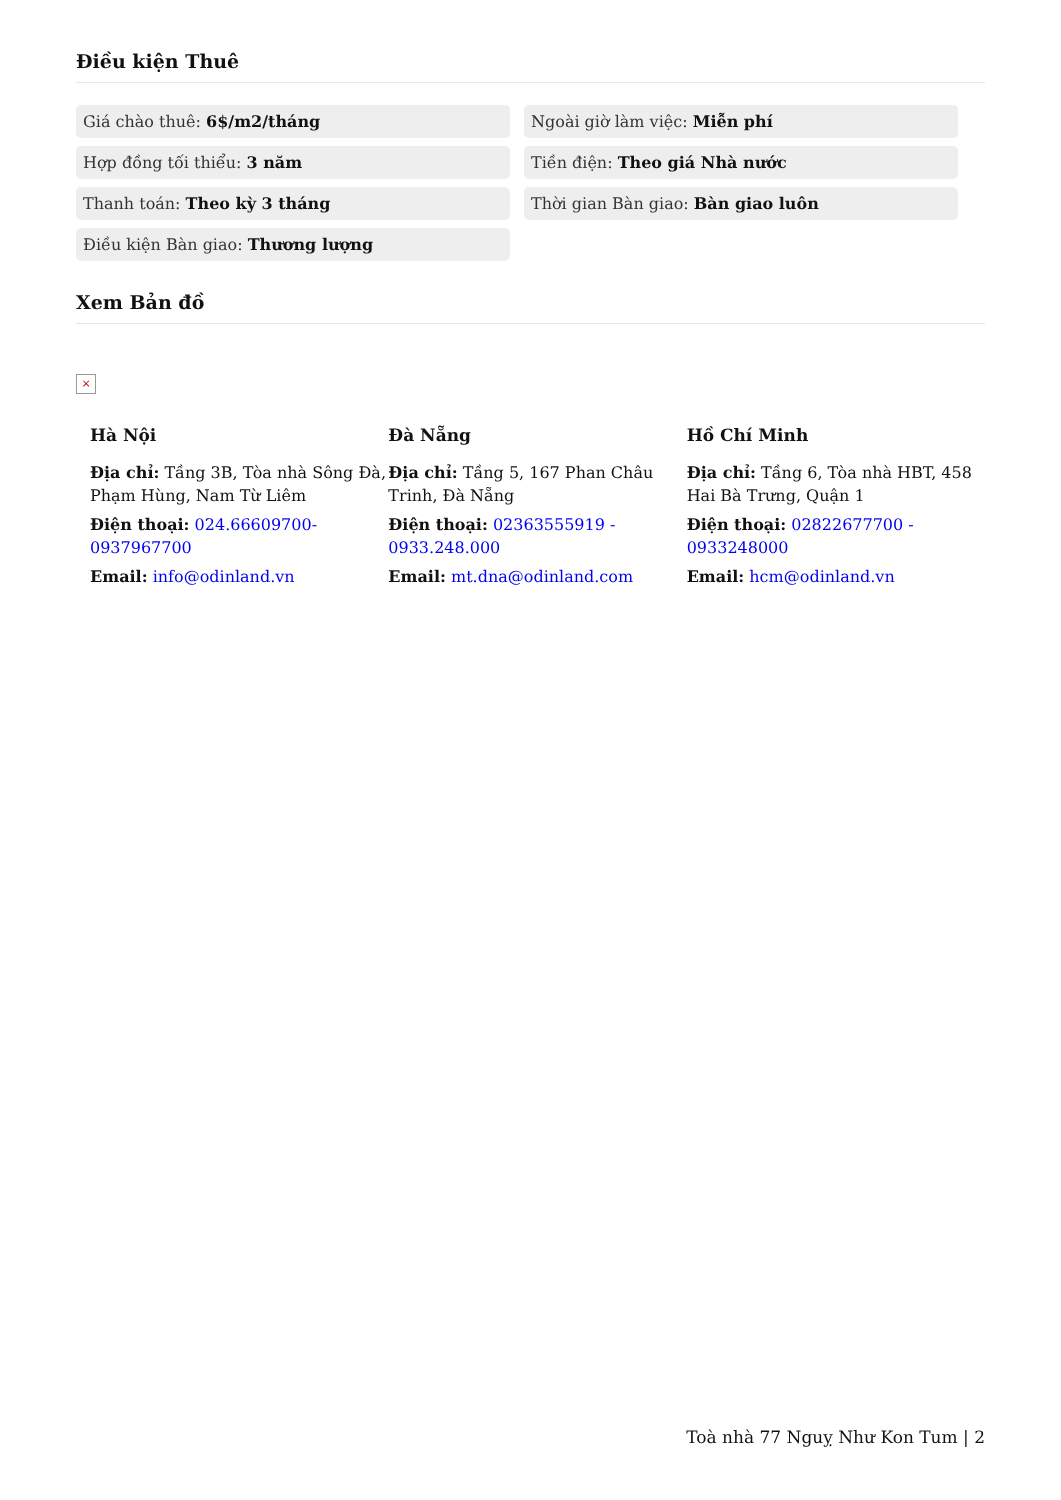Điều kiện Thuê
Giá chào thuê: 6$/m2/tháng
Ngoài giờ làm việc: Miễn phí
Hợp đồng tối thiểu: 3 năm
Tiền điện: Theo giá Nhà nước
Thanh toán: Theo kỳ 3 tháng
Thời gian Bàn giao: Bàn giao luôn
Điều kiện Bàn giao: Thương lượng
Xem Bản đồ
×
Hà Nội
Địa chỉ: Tầng 3B, Tòa nhà Sông Đà, Phạm Hùng, Nam Từ Liêm
Điện thoại: 024.66609700-0937967700
Email: info@odinland.vn
Đà Nẵng
Địa chỉ: Tầng 5, 167 Phan Châu Trinh, Đà Nẵng
Điện thoại: 02363555919 - 0933.248.000
Email: mt.dna@odinland.com
Hồ Chí Minh
Địa chỉ: Tầng 6, Tòa nhà HBT, 458 Hai Bà Trưng, Quận 1
Điện thoại: 02822677700 - 0933248000
Email: hcm@odinland.vn
Toà nhà 77 Nguỵ Như Kon Tum | 2